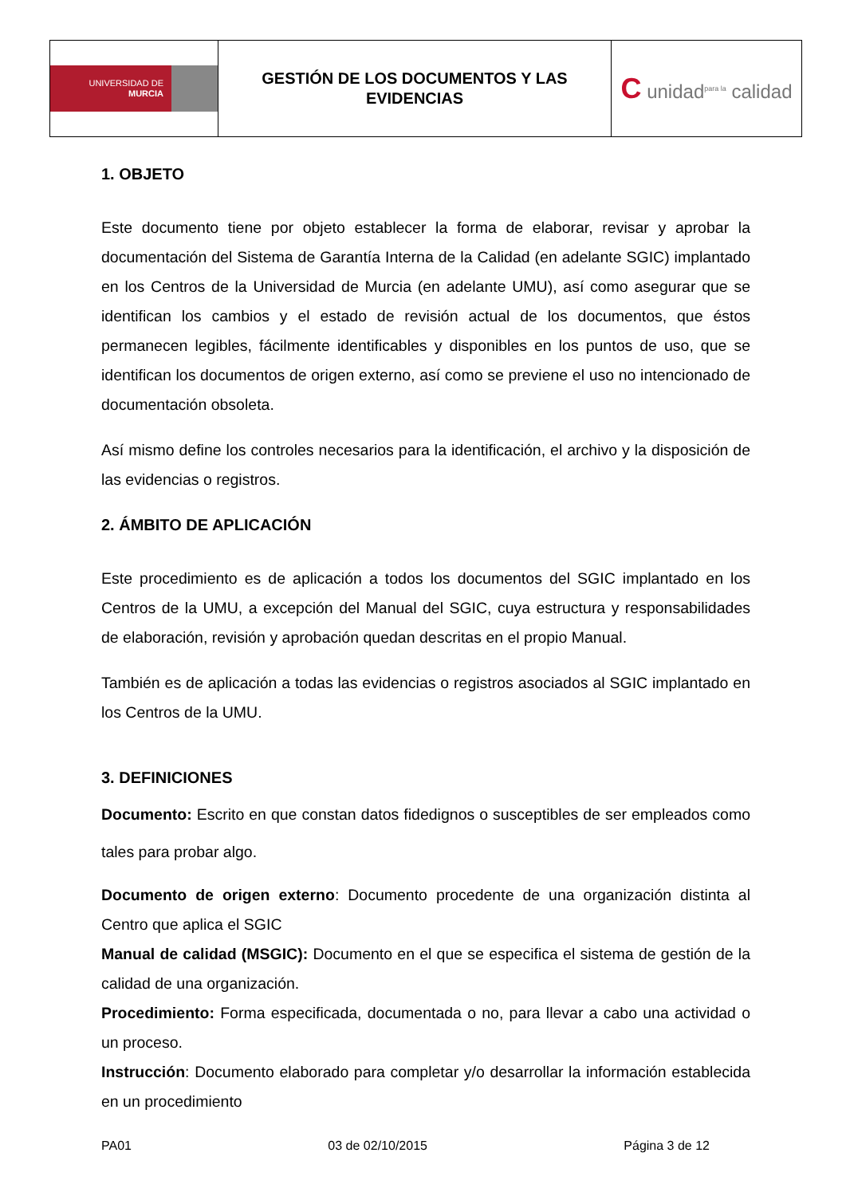| UNIVERSIDAD DE MURCIA | GESTIÓN DE LOS DOCUMENTOS Y LAS EVIDENCIAS | C unidad<sup>para la</sup> calidad |
1. OBJETO
Este documento tiene por objeto establecer la forma de elaborar, revisar y aprobar la documentación del Sistema de Garantía Interna de la Calidad (en adelante SGIC) implantado en los Centros de la Universidad de Murcia (en adelante UMU), así como asegurar que se identifican los cambios y el estado de revisión actual de los documentos, que éstos permanecen legibles, fácilmente identificables y disponibles en los puntos de uso, que se identifican los documentos de origen externo, así como se previene el uso no intencionado de documentación obsoleta.
Así mismo define los controles necesarios para la identificación, el archivo y la disposición de las evidencias o registros.
2. ÁMBITO DE APLICACIÓN
Este procedimiento es de aplicación a todos los documentos del SGIC implantado en los Centros de la UMU, a excepción del Manual del SGIC, cuya estructura y responsabilidades de elaboración, revisión y aprobación quedan descritas en el propio Manual.
También es de aplicación a todas las evidencias o registros asociados al SGIC implantado en los Centros de la UMU.
3. DEFINICIONES
Documento: Escrito en que constan datos fidedignos o susceptibles de ser empleados como tales para probar algo.
Documento de origen externo: Documento procedente de una organización distinta al Centro que aplica el SGIC
Manual de calidad (MSGIC): Documento en el que se especifica el sistema de gestión de la calidad de una organización.
Procedimiento: Forma especificada, documentada o no, para llevar a cabo una actividad o un proceso.
Instrucción: Documento elaborado para completar y/o desarrollar la información establecida en un procedimiento
PA01 03 de 02/10/2015 Página 3 de 12